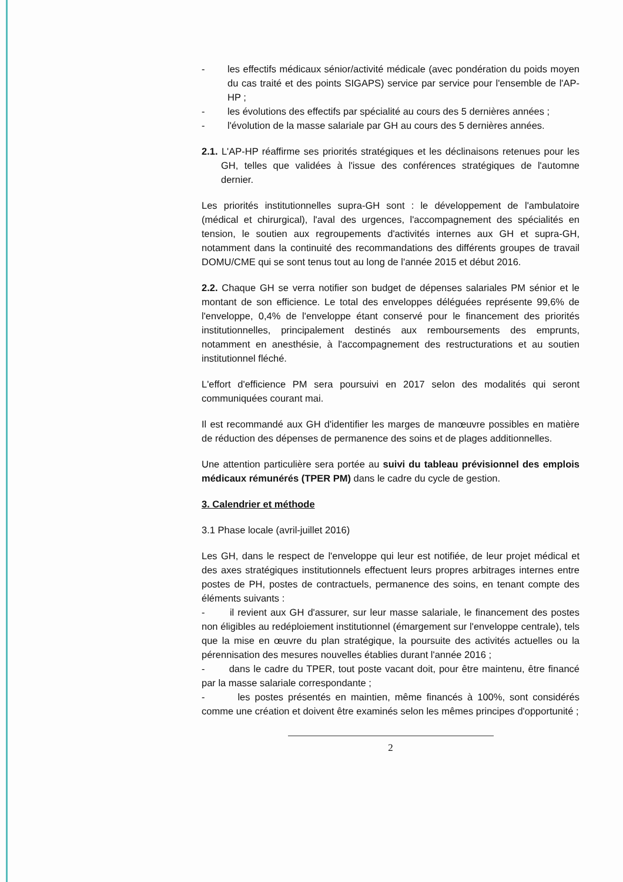- les effectifs médicaux sénior/activité médicale (avec pondération du poids moyen du cas traité et des points SIGAPS) service par service pour l'ensemble de l'AP-HP ;
- les évolutions des effectifs par spécialité au cours des 5 dernières années ;
- l'évolution de la masse salariale par GH au cours des 5 dernières années.
2.1. L'AP-HP réaffirme ses priorités stratégiques et les déclinaisons retenues pour les GH, telles que validées à l'issue des conférences stratégiques de l'automne dernier.
Les priorités institutionnelles supra-GH sont : le développement de l'ambulatoire (médical et chirurgical), l'aval des urgences, l'accompagnement des spécialités en tension, le soutien aux regroupements d'activités internes aux GH et supra-GH, notamment dans la continuité des recommandations des différents groupes de travail DOMU/CME qui se sont tenus tout au long de l'année 2015 et début 2016.
2.2. Chaque GH se verra notifier son budget de dépenses salariales PM sénior et le montant de son efficience. Le total des enveloppes déléguées représente 99,6% de l'enveloppe, 0,4% de l'enveloppe étant conservé pour le financement des priorités institutionnelles, principalement destinés aux remboursements des emprunts, notamment en anesthésie, à l'accompagnement des restructurations et au soutien institutionnel fléché.
L'effort d'efficience PM sera poursuivi en 2017 selon des modalités qui seront communiquées courant mai.
Il est recommandé aux GH d'identifier les marges de manœuvre possibles en matière de réduction des dépenses de permanence des soins et de plages additionnelles.
Une attention particulière sera portée au suivi du tableau prévisionnel des emplois médicaux rémunérés (TPER PM) dans le cadre du cycle de gestion.
3. Calendrier et méthode
3.1 Phase locale (avril-juillet 2016)
Les GH, dans le respect de l'enveloppe qui leur est notifiée, de leur projet médical et des axes stratégiques institutionnels effectuent leurs propres arbitrages internes entre postes de PH, postes de contractuels, permanence des soins, en tenant compte des éléments suivants :
- il revient aux GH d'assurer, sur leur masse salariale, le financement des postes non éligibles au redéploiement institutionnel (émargement sur l'enveloppe centrale), tels que la mise en œuvre du plan stratégique, la poursuite des activités actuelles ou la pérennisation des mesures nouvelles établies durant l'année 2016 ;
- dans le cadre du TPER, tout poste vacant doit, pour être maintenu, être financé par la masse salariale correspondante ;
- les postes présentés en maintien, même financés à 100%, sont considérés comme une création et doivent être examinés selon les mêmes principes d'opportunité ;
2